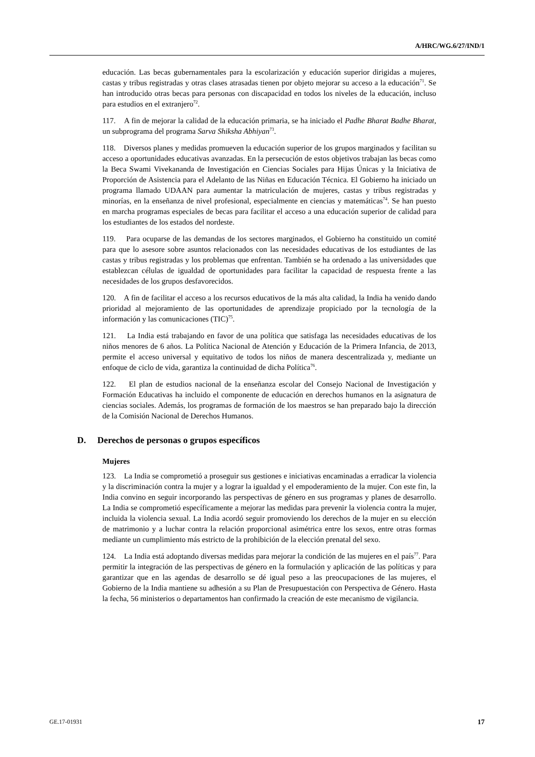A/HRC/WG.6/27/IND/1
educación. Las becas gubernamentales para la escolarización y educación superior dirigidas a mujeres, castas y tribus registradas y otras clases atrasadas tienen por objeto mejorar su acceso a la educación<sup>71</sup>. Se han introducido otras becas para personas con discapacidad en todos los niveles de la educación, incluso para estudios en el extranjero<sup>72</sup>.
117. A fin de mejorar la calidad de la educación primaria, se ha iniciado el Padhe Bharat Badhe Bharat, un subprograma del programa Sarva Shiksha Abhiyan<sup>73</sup>.
118. Diversos planes y medidas promueven la educación superior de los grupos marginados y facilitan su acceso a oportunidades educativas avanzadas. En la persecución de estos objetivos trabajan las becas como la Beca Swami Vivekananda de Investigación en Ciencias Sociales para Hijas Únicas y la Iniciativa de Proporción de Asistencia para el Adelanto de las Niñas en Educación Técnica. El Gobierno ha iniciado un programa llamado UDAAN para aumentar la matriculación de mujeres, castas y tribus registradas y minorías, en la enseñanza de nivel profesional, especialmente en ciencias y matemáticas<sup>74</sup>. Se han puesto en marcha programas especiales de becas para facilitar el acceso a una educación superior de calidad para los estudiantes de los estados del nordeste.
119. Para ocuparse de las demandas de los sectores marginados, el Gobierno ha constituido un comité para que lo asesore sobre asuntos relacionados con las necesidades educativas de los estudiantes de las castas y tribus registradas y los problemas que enfrentan. También se ha ordenado a las universidades que establezcan células de igualdad de oportunidades para facilitar la capacidad de respuesta frente a las necesidades de los grupos desfavorecidos.
120. A fin de facilitar el acceso a los recursos educativos de la más alta calidad, la India ha venido dando prioridad al mejoramiento de las oportunidades de aprendizaje propiciado por la tecnología de la información y las comunicaciones (TIC)<sup>75</sup>.
121. La India está trabajando en favor de una política que satisfaga las necesidades educativas de los niños menores de 6 años. La Política Nacional de Atención y Educación de la Primera Infancia, de 2013, permite el acceso universal y equitativo de todos los niños de manera descentralizada y, mediante un enfoque de ciclo de vida, garantiza la continuidad de dicha Política<sup>76</sup>.
122. El plan de estudios nacional de la enseñanza escolar del Consejo Nacional de Investigación y Formación Educativas ha incluido el componente de educación en derechos humanos en la asignatura de ciencias sociales. Además, los programas de formación de los maestros se han preparado bajo la dirección de la Comisión Nacional de Derechos Humanos.
D. Derechos de personas o grupos específicos
Mujeres
123. La India se comprometió a proseguir sus gestiones e iniciativas encaminadas a erradicar la violencia y la discriminación contra la mujer y a lograr la igualdad y el empoderamiento de la mujer. Con este fin, la India convino en seguir incorporando las perspectivas de género en sus programas y planes de desarrollo. La India se comprometió específicamente a mejorar las medidas para prevenir la violencia contra la mujer, incluida la violencia sexual. La India acordó seguir promoviendo los derechos de la mujer en su elección de matrimonio y a luchar contra la relación proporcional asimétrica entre los sexos, entre otras formas mediante un cumplimiento más estricto de la prohibición de la elección prenatal del sexo.
124. La India está adoptando diversas medidas para mejorar la condición de las mujeres en el país<sup>77</sup>. Para permitir la integración de las perspectivas de género en la formulación y aplicación de las políticas y para garantizar que en las agendas de desarrollo se dé igual peso a las preocupaciones de las mujeres, el Gobierno de la India mantiene su adhesión a su Plan de Presupuestación con Perspectiva de Género. Hasta la fecha, 56 ministerios o departamentos han confirmado la creación de este mecanismo de vigilancia.
GE.17-01931 17